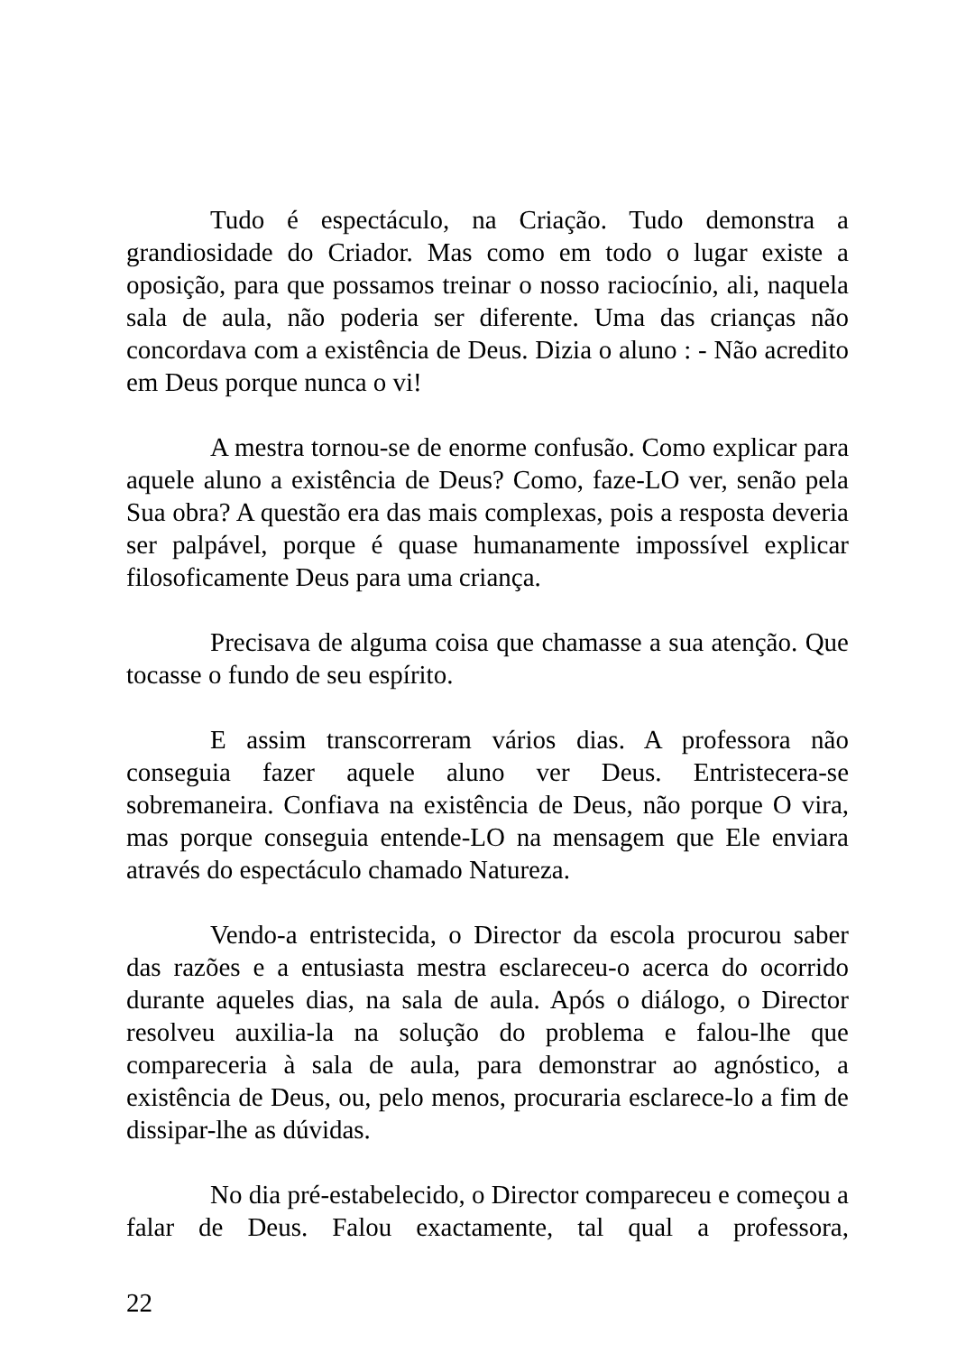Tudo é espectáculo, na Criação. Tudo demonstra a grandiosidade do Criador. Mas como em todo o lugar existe a oposição, para que possamos treinar o nosso raciocínio, ali, naquela sala de aula, não poderia ser diferente. Uma das crianças não concordava com a existência de Deus. Dizia o aluno : - Não acredito em Deus porque nunca o vi!
A mestra tornou-se de enorme confusão. Como explicar para aquele aluno a existência de Deus? Como, faze-LO ver, senão pela Sua obra? A questão era das mais complexas, pois a resposta deveria ser palpável, porque é quase humanamente impossível explicar filosoficamente Deus para uma criança.
Precisava de alguma coisa que chamasse a sua atenção. Que tocasse o fundo de seu espírito.
E assim transcorreram vários dias. A professora não conseguia fazer aquele aluno ver Deus. Entristecera-se sobremaneira. Confiava na existência de Deus, não porque O vira, mas porque conseguia entende-LO na mensagem que Ele enviara através do espectáculo chamado Natureza.
Vendo-a entristecida, o Director da escola procurou saber das razões e a entusiasta mestra esclareceu-o acerca do ocorrido durante aqueles dias, na sala de aula. Após o diálogo, o Director resolveu auxilia-la na solução do problema e falou-lhe que compareceria à sala de aula, para demonstrar ao agnóstico, a existência de Deus, ou, pelo menos, procuraria esclarece-lo a fim de dissipar-lhe as dúvidas.
No dia pré-estabelecido, o Director compareceu e começou a falar de Deus. Falou exactamente, tal qual a professora,
22